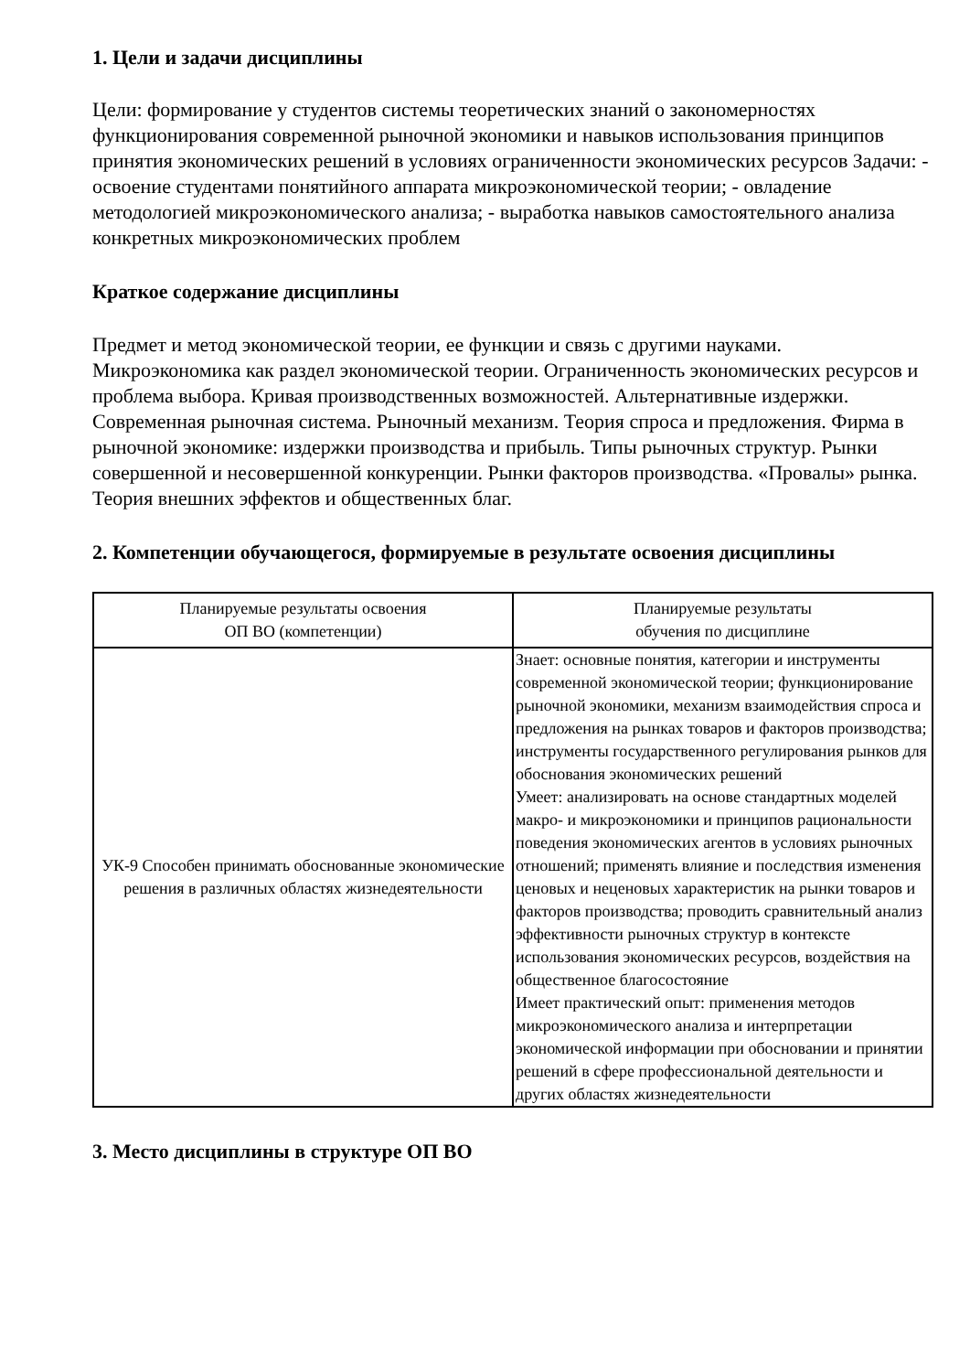1. Цели и задачи дисциплины
Цели: формирование у студентов системы теоретических знаний о закономерностях функционирования современной рыночной экономики и навыков использования принципов принятия экономических решений в условиях ограниченности экономических ресурсов Задачи: - освоение студентами понятийного аппарата микроэкономической теории; - овладение методологией микроэкономического анализа; - выработка навыков самостоятельного анализа конкретных микроэкономических проблем
Краткое содержание дисциплины
Предмет и метод экономической теории, ее функции и связь с другими науками. Микроэкономика как раздел экономической теории. Ограниченность экономических ресурсов и проблема выбора. Кривая производственных возможностей. Альтернативные издержки. Современная рыночная система. Рыночный механизм. Теория спроса и предложения. Фирма в рыночной экономике: издержки производства и прибыль. Типы рыночных структур. Рынки совершенной и несовершенной конкуренции. Рынки факторов производства. «Провалы» рынка. Теория внешних эффектов и общественных благ.
2. Компетенции обучающегося, формируемые в результате освоения дисциплины
| Планируемые результаты освоения ОП ВО (компетенции) | Планируемые результаты обучения по дисциплине |
| --- | --- |
| УК-9 Способен принимать обоснованные экономические решения в различных областях жизнедеятельности | Знает: основные понятия, категории и инструменты современной экономической теории; функционирование рыночной экономики, механизм взаимодействия спроса и предложения на рынках товаров и факторов производства; инструменты государственного регулирования рынков для обоснования экономических решений Умеет: анализировать на основе стандартных моделей макро- и микроэкономики и принципов рациональности поведения экономических агентов в условиях рыночных отношений; применять влияние и последствия изменения ценовых и неценовых характеристик на рынки товаров и факторов производства; проводить сравнительный анализ эффективности рыночных структур в контексте использования экономических ресурсов, воздействия на общественное благосостояние Имеет практический опыт: применения методов микроэкономического анализа и интерпретации экономической информации при обосновании и принятии решений в сфере профессиональной деятельности и других областях жизнедеятельности |
3. Место дисциплины в структуре ОП ВО